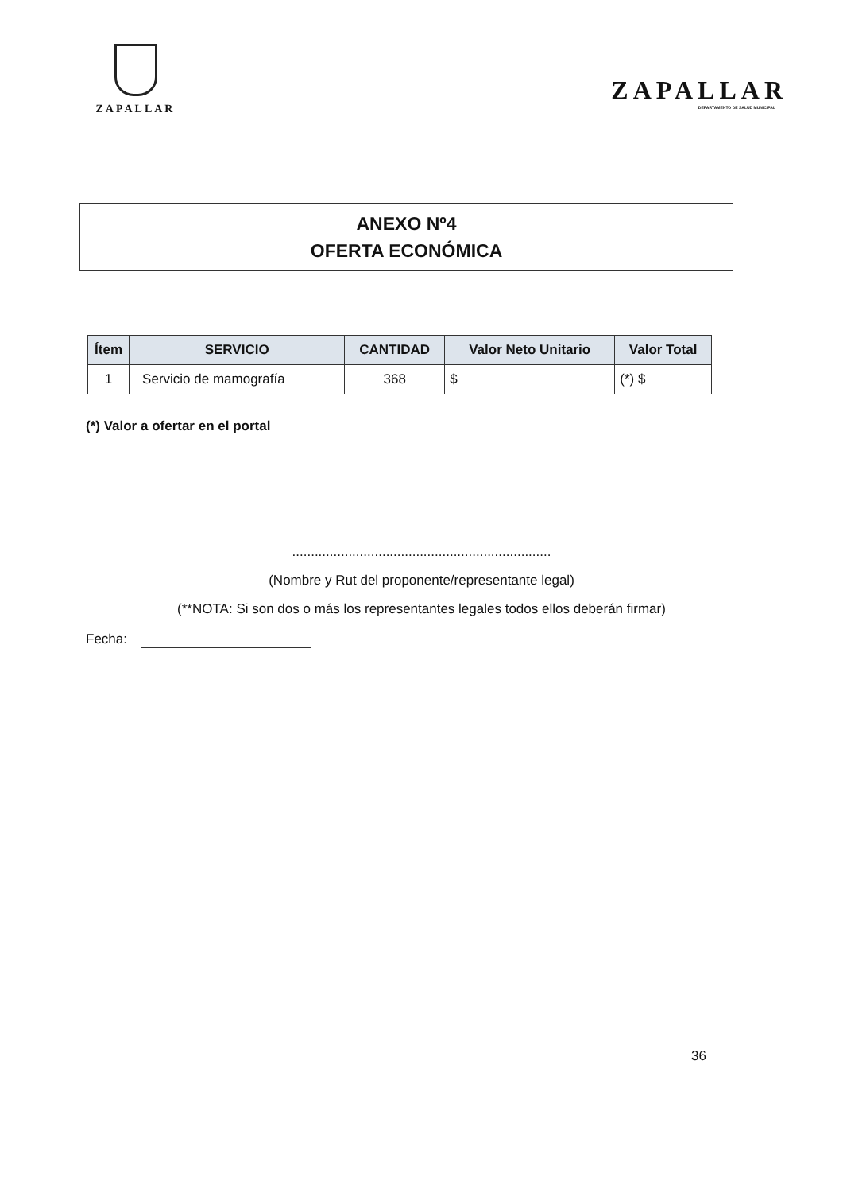ZAPALLAR
ZAPALLAR
DEPARTAMENTO DE SALUD MUNICIPAL
ANEXO Nº4
OFERTA ECONÓMICA
| Ítem | SERVICIO | CANTIDAD | Valor Neto Unitario | Valor Total |
| --- | --- | --- | --- | --- |
| 1 | Servicio de mamografía | 368 | $ | (*) $ |
(*) Valor a ofertar en el portal
.....................................................................
(Nombre y Rut del proponente/representante legal)
(**NOTA: Si son dos o más los representantes legales todos ellos deberán firmar)
Fecha:
36